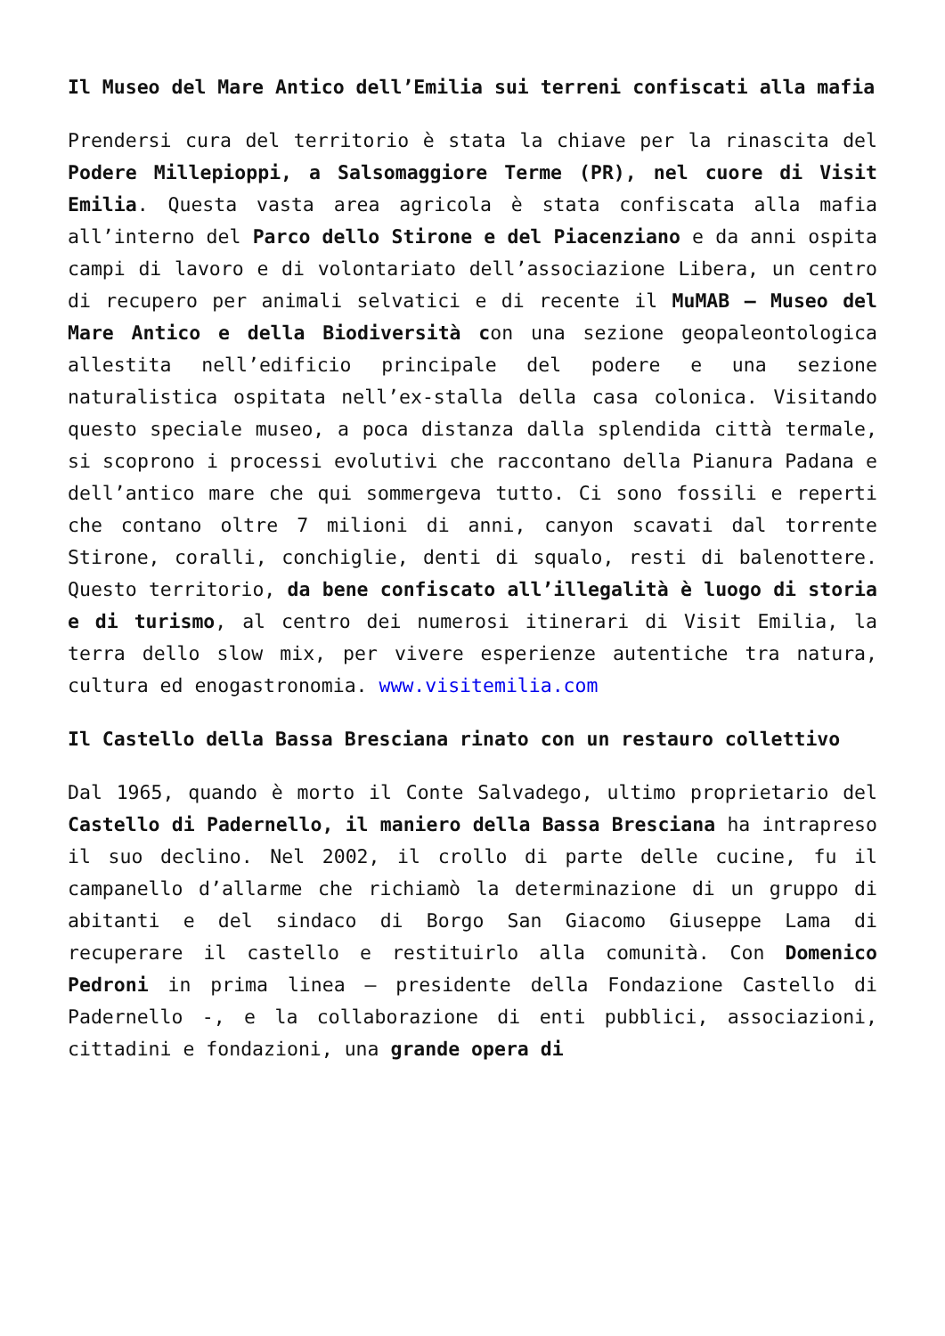Il Museo del Mare Antico dell’Emilia sui terreni confiscati alla mafia
Prendersi cura del territorio è stata la chiave per la rinascita del Podere Millepioppi, a Salsomaggiore Terme (PR), nel cuore di Visit Emilia. Questa vasta area agricola è stata confiscata alla mafia all’interno del Parco dello Stirone e del Piacenziano e da anni ospita campi di lavoro e di volontariato dell’associazione Libera, un centro di recupero per animali selvatici e di recente il MuMAB – Museo del Mare Antico e della Biodiversità con una sezione geopaleontologica allestita nell’edificio principale del podere e una sezione naturalistica ospitata nell’ex-stalla della casa colonica. Visitando questo speciale museo, a poca distanza dalla splendida città termale, si scoprono i processi evolutivi che raccontano della Pianura Padana e dell’antico mare che qui sommergeva tutto. Ci sono fossili e reperti che contano oltre 7 milioni di anni, canyon scavati dal torrente Stirone, coralli, conchiglie, denti di squalo, resti di balenottere. Questo territorio, da bene confiscato all’illegalità è luogo di storia e di turismo, al centro dei numerosi itinerari di Visit Emilia, la terra dello slow mix, per vivere esperienze autentiche tra natura, cultura ed enogastronomia. www.visitemilia.com
Il Castello della Bassa Bresciana rinato con un restauro collettivo
Dal 1965, quando è morto il Conte Salvadego, ultimo proprietario del Castello di Padernello, il maniero della Bassa Bresciana ha intrapreso il suo declino. Nel 2002, il crollo di parte delle cucine, fu il campanello d’allarme che richiamò la determinazione di un gruppo di abitanti e del sindaco di Borgo San Giacomo Giuseppe Lama di recuperare il castello e restituirlo alla comunità. Con Domenico Pedroni in prima linea – presidente della Fondazione Castello di Padernello -, e la collaborazione di enti pubblici, associazioni, cittadini e fondazioni, una grande opera di